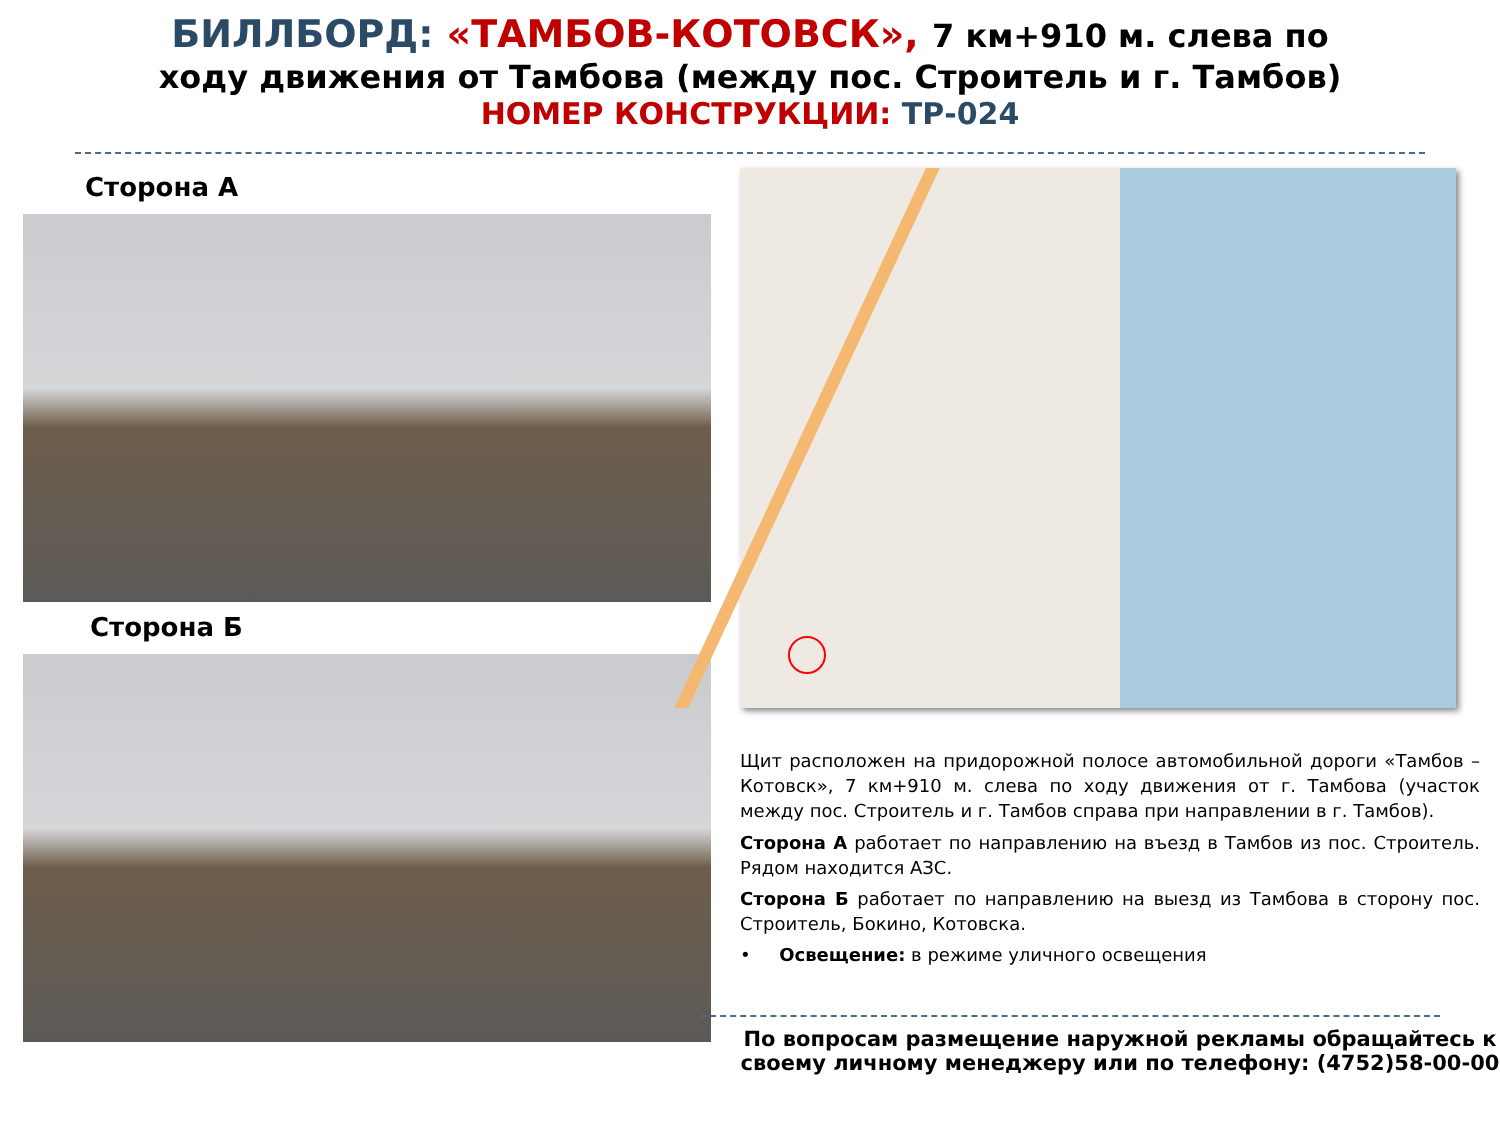БИЛЛБОРД: «ТАМБОВ-КОТОВСК», 7 км+910 м. слева по
ходу движения от Тамбова (между пос. Строитель и г. Тамбов)
НОМЕР КОНСТРУКЦИИ: ТР-024
Сторона А
Сторона Б
Щит расположен на придорожной полосе автомобильной дороги «Тамбов – Котовск», 7 км+910 м. слева по ходу движения от г. Тамбова (участок между пос. Строитель и г. Тамбов справа при направлении в г. Тамбов).
Сторона А работает по направлению на въезд в Тамбов из пос. Строитель. Рядом находится АЗС.
Сторона Б работает по направлению на выезд из Тамбова в сторону пос. Строитель, Бокино, Котовска.
• Освещение: в режиме уличного освещения
По вопросам размещение наружной рекламы обращайтесь к своему личному менеджеру или по телефону: (4752)58-00-00